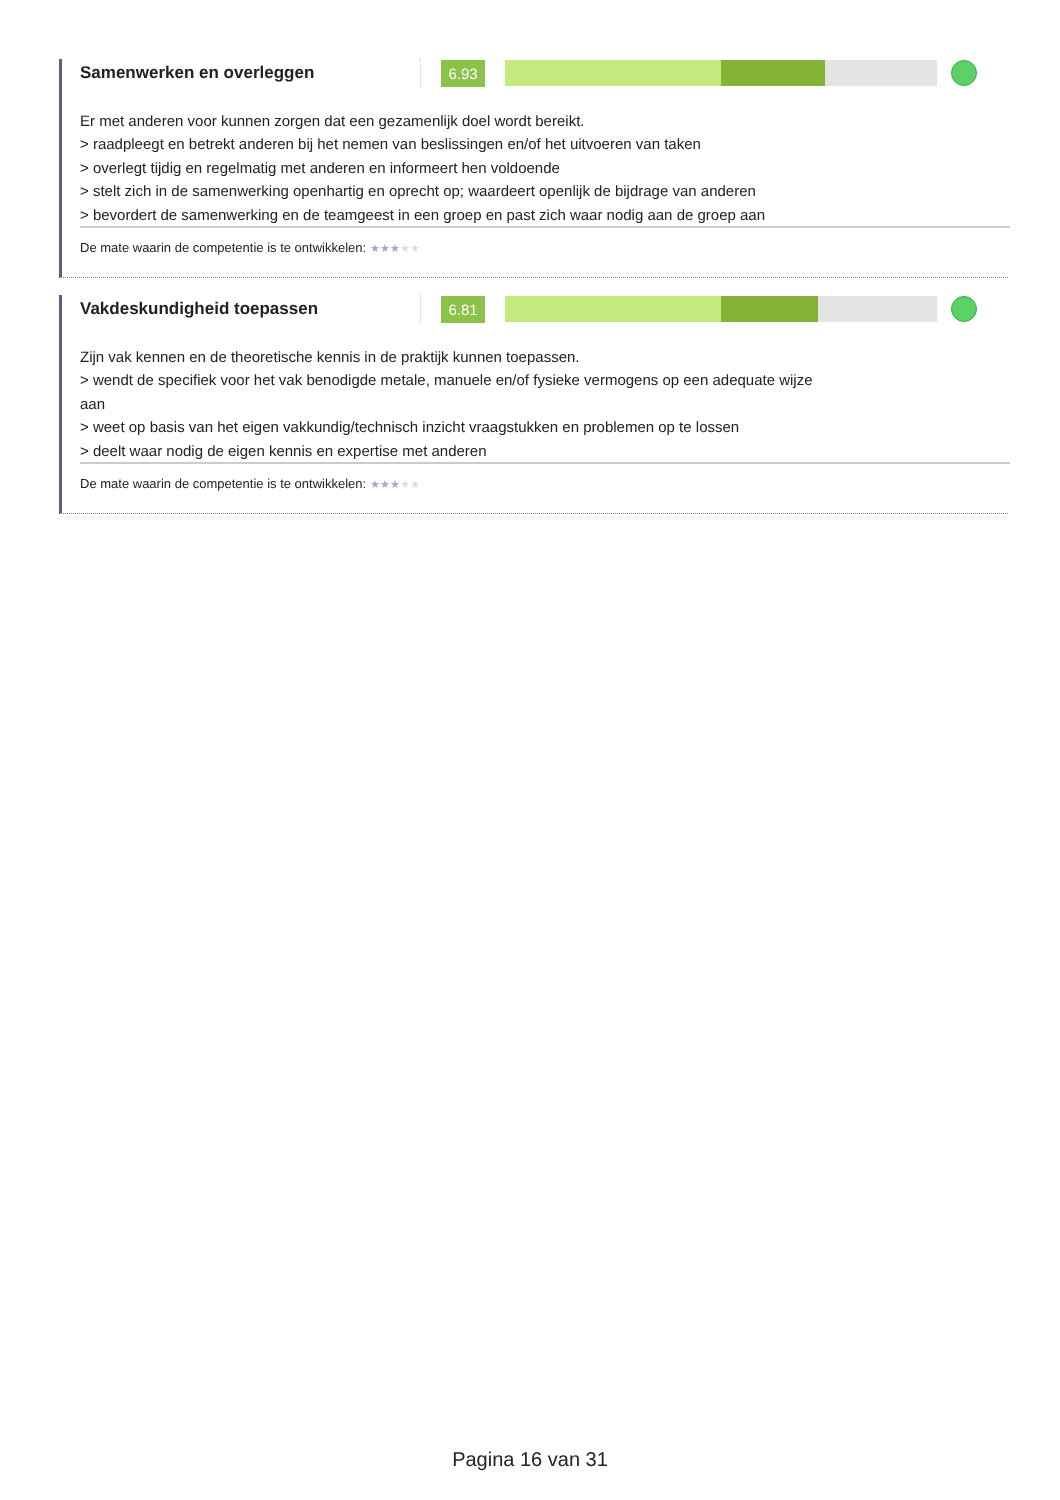Samenwerken en overleggen
6.93
Er met anderen voor kunnen zorgen dat een gezamenlijk doel wordt bereikt.
> raadpleegt en betrekt anderen bij het nemen van beslissingen en/of het uitvoeren van taken
> overlegt tijdig en regelmatig met anderen en informeert hen voldoende
> stelt zich in de samenwerking openhartig en oprecht op; waardeert openlijk de bijdrage van anderen
> bevordert de samenwerking en de teamgeest in een groep en past zich waar nodig aan de groep aan
De mate waarin de competentie is te ontwikkelen: ★★★★★
Vakdeskundigheid toepassen
6.81
Zijn vak kennen en de theoretische kennis in de praktijk kunnen toepassen.
> wendt de specifiek voor het vak benodigde metale, manuele en/of fysieke vermogens op een adequate wijze
aan
> weet op basis van het eigen vakkundig/technisch inzicht vraagstukken en problemen op te lossen
> deelt waar nodig de eigen kennis en expertise met anderen
De mate waarin de competentie is te ontwikkelen: ★★★★★
Pagina 16 van 31